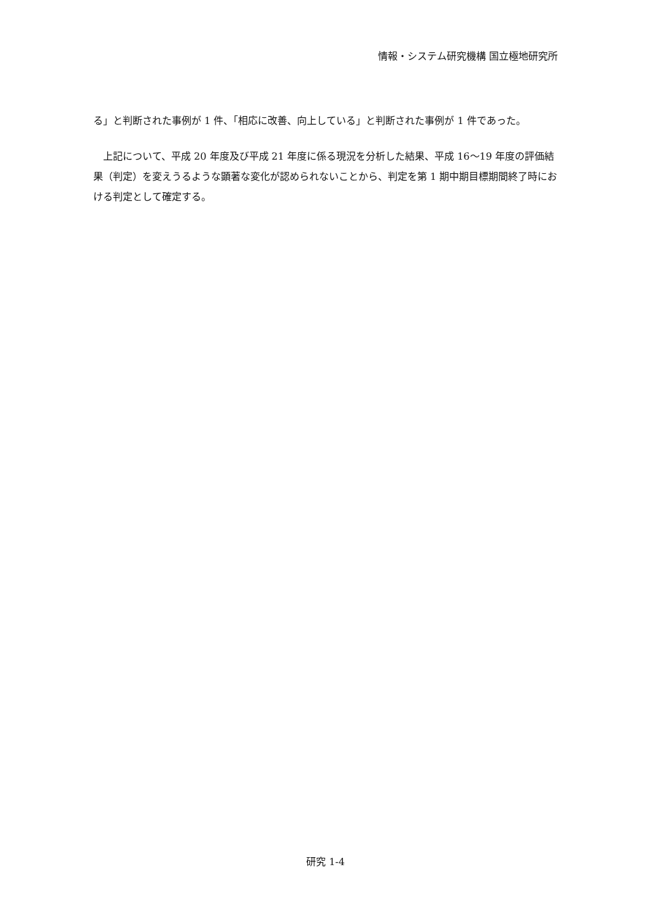情報・システム研究機構 国立極地研究所
る」と判断された事例が 1 件、「相応に改善、向上している」と判断された事例が 1 件であった。
　上記について、平成 20 年度及び平成 21 年度に係る現況を分析した結果、平成 16〜19 年度の評価結果（判定）を変えうるような顕著な変化が認められないことから、判定を第 1 期中期目標期間終了時における判定として確定する。
研究 1-4